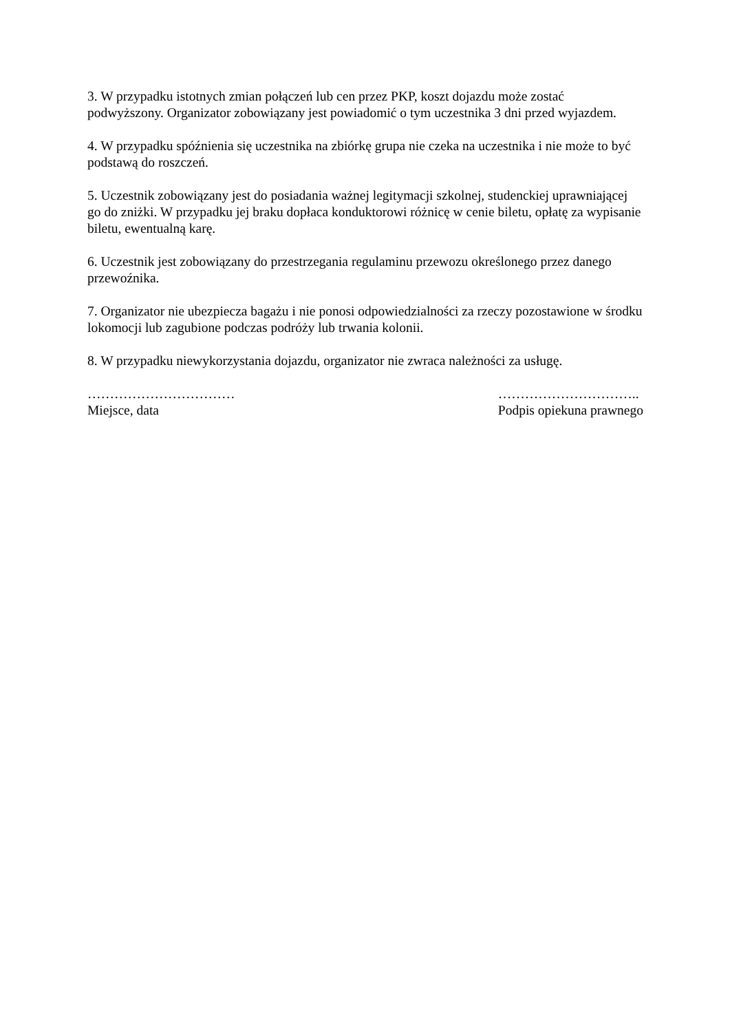3. W przypadku istotnych zmian połączeń lub cen przez PKP, koszt dojazdu może zostać podwyższony. Organizator zobowiązany jest powiadomić o tym uczestnika 3 dni przed wyjazdem.
4. W przypadku spóźnienia się uczestnika na zbiórkę grupa nie czeka na uczestnika i nie może to być podstawą do roszczeń.
5. Uczestnik zobowiązany jest do posiadania ważnej legitymacji szkolnej, studenckiej uprawniającej go do zniżki. W przypadku jej braku dopłaca konduktorowi różnicę w cenie biletu, opłatę za wypisanie biletu, ewentualną karę.
6. Uczestnik jest zobowiązany do przestrzegania regulaminu przewozu określonego przez danego przewoźnika.
7. Organizator nie ubezpiecza bagażu i nie ponosi odpowiedzialności za rzeczy pozostawione w środku lokomocji lub zagubione podczas podróży lub trwania kolonii.
8. W przypadku niewykorzystania dojazdu, organizator nie zwraca należności za usługę.
……………………………
Miejsce, data
…………………………..
Podpis opiekuna prawnego